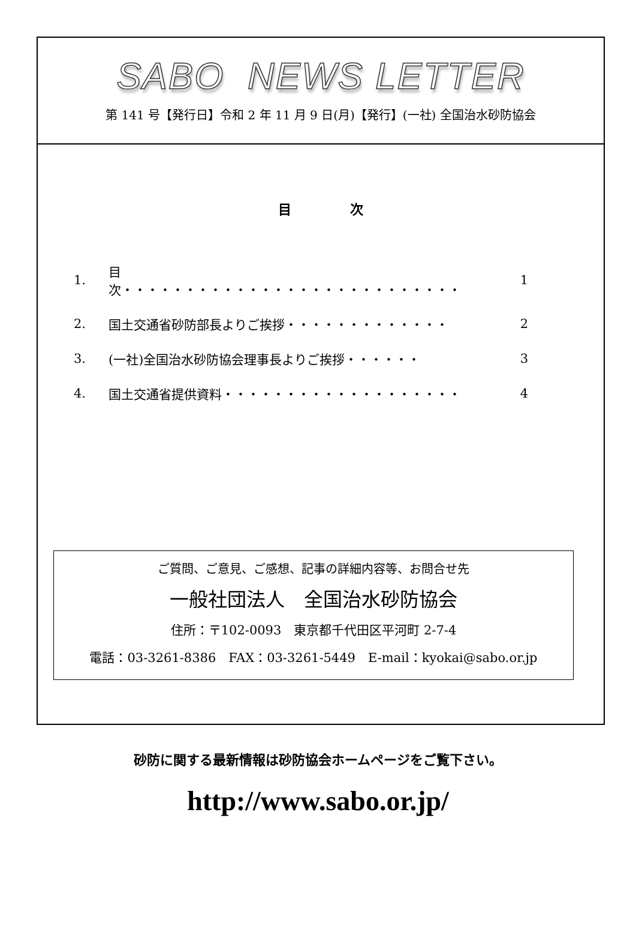SABO NEWS LETTER
第 141 号【発行日】令和 2 年 11 月 9 日(月)【発行】(一社) 全国治水砂防協会
目 次
| 1. | 目 次・・・・・・・・・・・・・・・・・・・・・・・・・・・ | 1 |
| 2. | 国土交通省砂防部長よりご挨拶・・・・・・・・・・・・・ | 2 |
| 3. | (一社)全国治水砂防協会理事長よりご挨拶・・・・・・ | 3 |
| 4. | 国土交通省提供資料・・・・・・・・・・・・・・・・・・・ | 4 |
ご質問、ご意見、ご感想、記事の詳細内容等、お問合せ先
一般社団法人　全国治水砂防協会
住所：〒102-0093　東京都千代田区平河町 2-7-4
電話：03-3261-8386　FAX：03-3261-5449　E-mail：kyokai@sabo.or.jp
砂防に関する最新情報は砂防協会ホームページをご覧下さい。
http://www.sabo.or.jp/